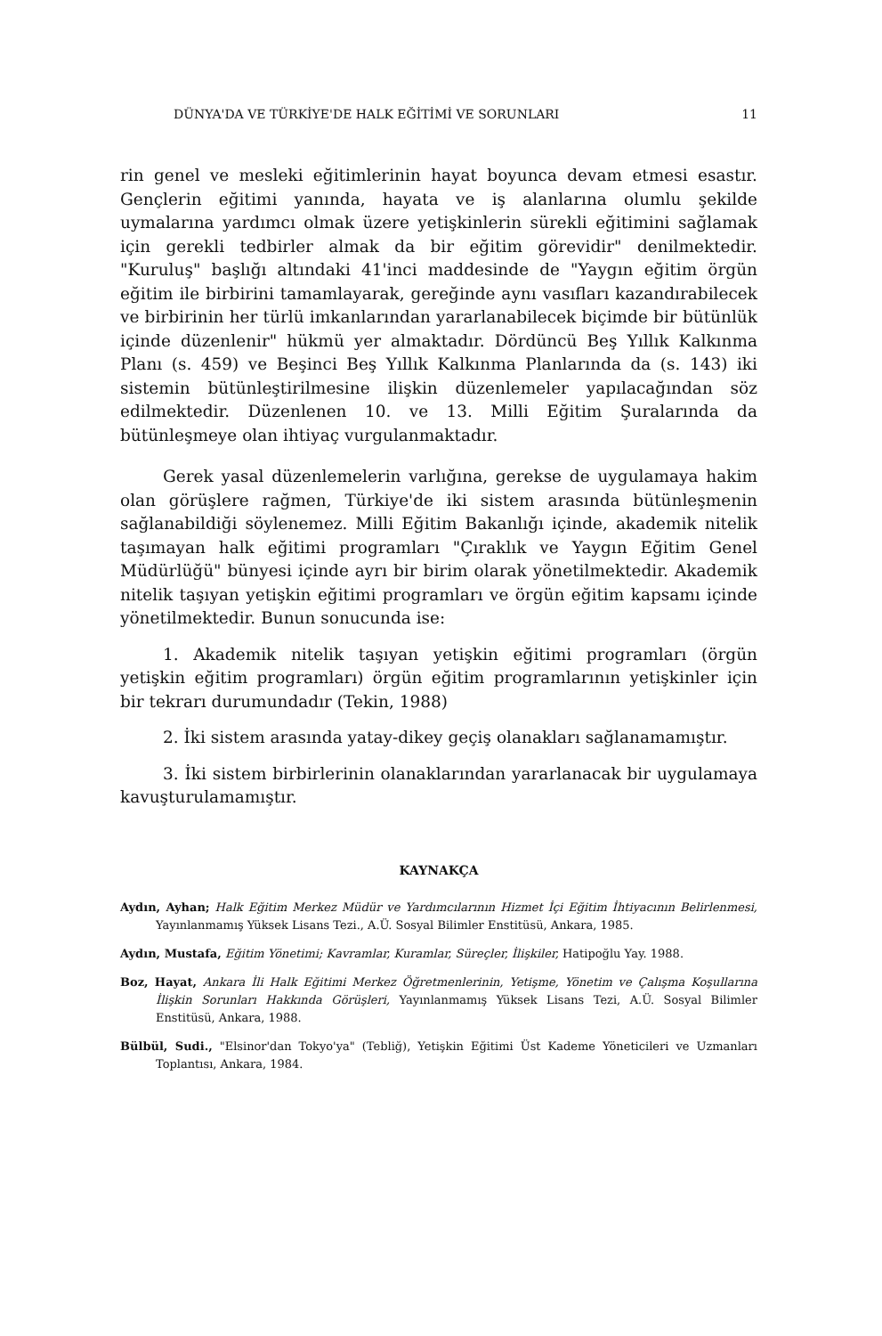DÜNYA'DA VE TÜRKİYE'DE HALK EĞİTİMİ VE SORUNLARI 11
rin genel ve mesleki eğitimlerinin hayat boyunca devam etmesi esastır. Gençlerin eğitimi yanında, hayata ve iş alanlarına olumlu şekilde uymalarına yardımcı olmak üzere yetişkinlerin sürekli eğitimini sağlamak için gerekli tedbirler almak da bir eğitim görevidir" denilmektedir. "Kuruluş" başlığı altındaki 41'inci maddesinde de "Yaygın eğitim örgün eğitim ile birbirini tamamlayarak, gereğinde aynı vasıfları kazandırabilecek ve birbirinin her türlü imkanlarından yararlanabilecek biçimde bir bütünlük içinde düzenlenir" hükmü yer almaktadır. Dördüncü Beş Yıllık Kalkınma Planı (s. 459) ve Beşinci Beş Yıllık Kalkınma Planlarında da (s. 143) iki sistemin bütünleştirilmesine ilişkin düzenlemeler yapılacağından söz edilmektedir. Düzenlenen 10. ve 13. Milli Eğitim Şuralarında da bütünleşmeye olan ihtiyaç vurgulanmaktadır.
Gerek yasal düzenlemelerin varlığına, gerekse de uygulamaya hakim olan görüşlere rağmen, Türkiye'de iki sistem arasında bütünleşmenin sağlanabildiği söylenemez. Milli Eğitim Bakanlığı içinde, akademik nitelik taşımayan halk eğitimi programları "Çıraklık ve Yaygın Eğitim Genel Müdürlüğü" bünyesi içinde ayrı bir birim olarak yönetilmektedir. Akademik nitelik taşıyan yetişkin eğitimi programları ve örgün eğitim kapsamı içinde yönetilmektedir. Bunun sonucunda ise:
1. Akademik nitelik taşıyan yetişkin eğitimi programları (örgün yetişkin eğitim programları) örgün eğitim programlarının yetişkinler için bir tekrarı durumundadır (Tekin, 1988)
2. İki sistem arasında yatay-dikey geçiş olanakları sağlanamamıştır.
3. İki sistem birbirlerinin olanaklarından yararlanacak bir uygulamaya kavuşturulamamıştır.
KAYNAKÇA
Aydın, Ayhan; Halk Eğitim Merkez Müdür ve Yardımcılarının Hizmet İçi Eğitim İhtiyacının Belirlenmesi, Yayınlanmamış Yüksek Lisans Tezi., A.Ü. Sosyal Bilimler Enstitüsü, Ankara, 1985.
Aydın, Mustafa, Eğitim Yönetimi; Kavramlar, Kuramlar, Süreçler, İlişkiler, Hatipoğlu Yay. 1988.
Boz, Hayat, Ankara İli Halk Eğitimi Merkez Öğretmenlerinin, Yetişme, Yönetim ve Çalışma Koşullarına İlişkin Sorunları Hakkında Görüşleri, Yayınlanmamış Yüksek Lisans Tezi, A.Ü. Sosyal Bilimler Enstitüsü, Ankara, 1988.
Bülbül, Sudi., "Elsinor'dan Tokyo'ya" (Tebliğ), Yetişkin Eğitimi Üst Kademe Yöneticileri ve Uzmanları Toplantısı, Ankara, 1984.